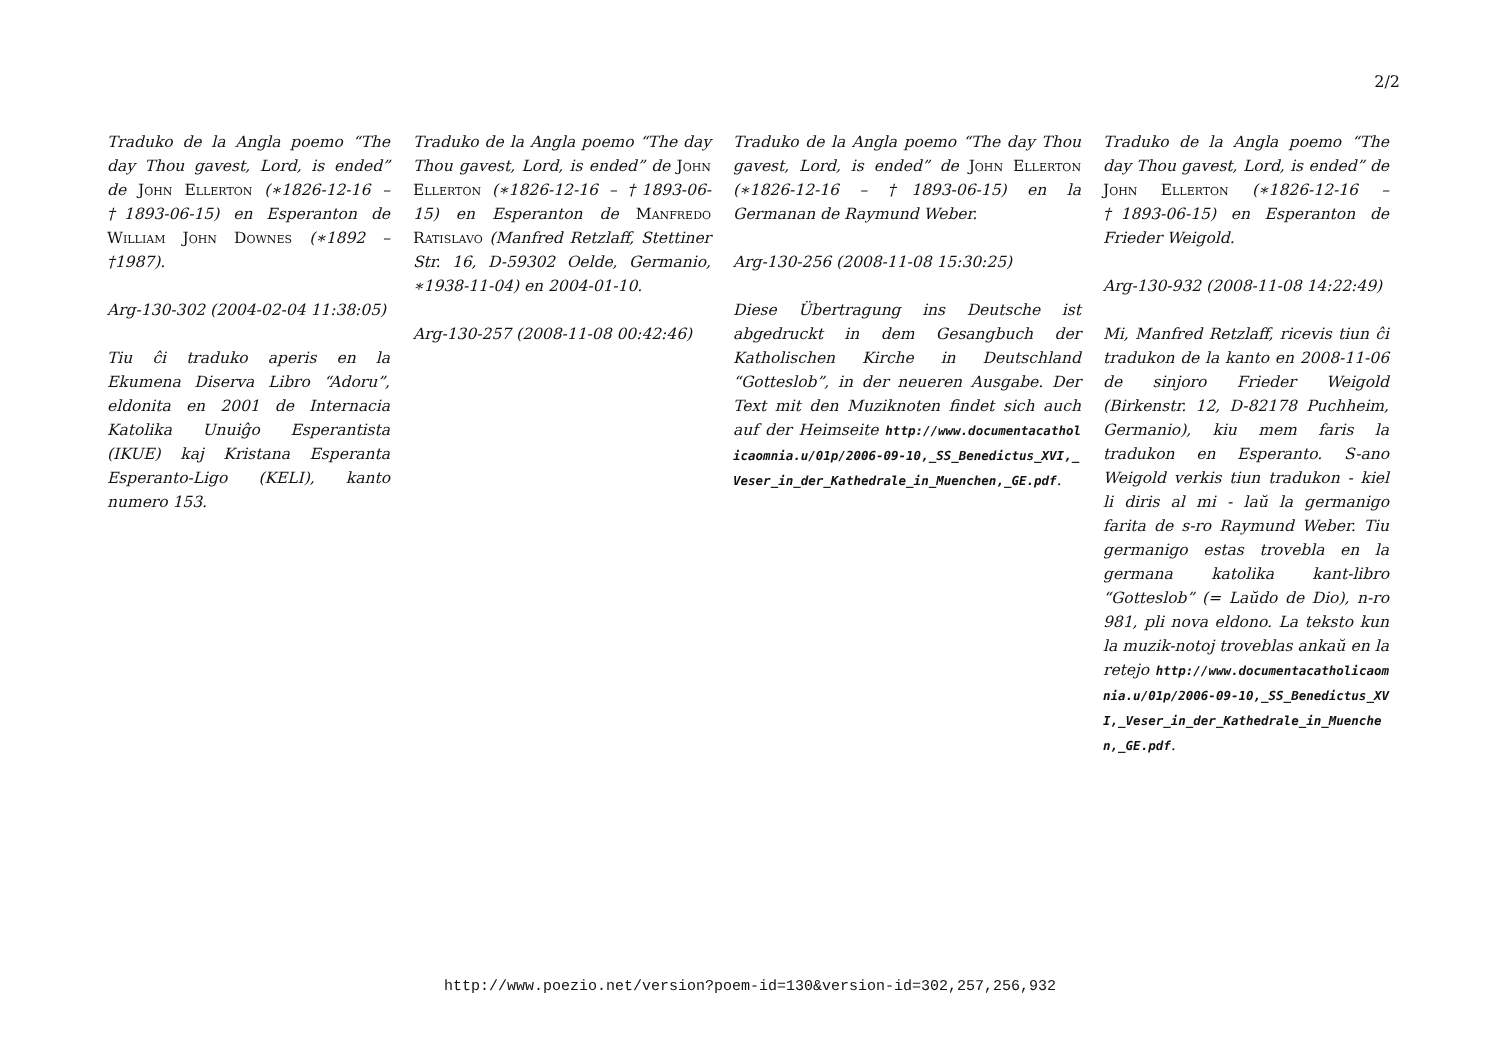2/2
Traduko de la Angla poemo “The day Thou gavest, Lord, is ended” de John Ellerton (∗1826-12-16 – †1893-06-15) en Esperanton de William John Downes (∗1892 – †1987).
Arg-130-302 (2004-02-04 11:38:05)
Tiu ĉi traduko aperis en la Ekumena Diserva Libro “Adoru”, eldonita en 2001 de Internacia Katolika Unuiĝo Esperantista (IKUE) kaj Kristana Esperanta Esperanto-Ligo (KELI), kanto numero 153.
Traduko de la Angla poemo “The day Thou gavest, Lord, is ended” de John Ellerton (∗1826-12-16 – †1893-06-15) en Esperanton de Manfredo Ratislavo (Manfred Retzlaff, Stettiner Str. 16, D-59302 Oelde, Germanio, ∗1938-11-04) en 2004-01-10.
Arg-130-257 (2008-11-08 00:42:46)
Traduko de la Angla poemo “The day Thou gavest, Lord, is ended” de John Ellerton (∗1826-12-16 – †1893-06-15) en la Germanan de Raymund Weber.
Arg-130-256 (2008-11-08 15:30:25)
Diese Übertragung ins Deutsche ist abgedruckt in dem Gesangbuch der Katholischen Kirche in Deutschland “Gotteslob”, in der neueren Ausgabe. Der Text mit den Muziknoten findet sich auch auf der Heimseite http://www.documentacatholicaomnia.u/01p/2006-09-10,_SS_Benedictus_XVI,_Veser_in_der_Kathedrale_in_Muenchen,_GE.pdf.
Traduko de la Angla poemo “The day Thou gavest, Lord, is ended” de John Ellerton (∗1826-12-16 – †1893-06-15) en Esperanton de Frieder Weigold.
Arg-130-932 (2008-11-08 14:22:49)
Mi, Manfred Retzlaff, ricevis tiun ĉi tradukon de la kanto en 2008-11-06 de sinjoro Frieder Weigold (Birkenstr. 12, D-82178 Puchheim, Germanio), kiu mem faris la tradukon en Esperanto. S-ano Weigold verkis tiun tradukon - kiel li diris al mi - laŭ la germanigo farita de s-ro Raymund Weber. Tiu germanigo estas trovebla en la germana katolika kant-libro “Gotteslob” (= Laŭdo de Dio), n-ro 981, pli nova eldono. La teksto kun la muzik-notoj troveblas ankaŭ en la retejo http://www.documentacatholicaomnia.u/01p/2006-09-10,_SS_Benedictus_XVI,_Veser_in_der_Kathedrale_in_Muenchen,_GE.pdf.
http://www.poezio.net/version?poem-id=130&version-id=302,257,256,932